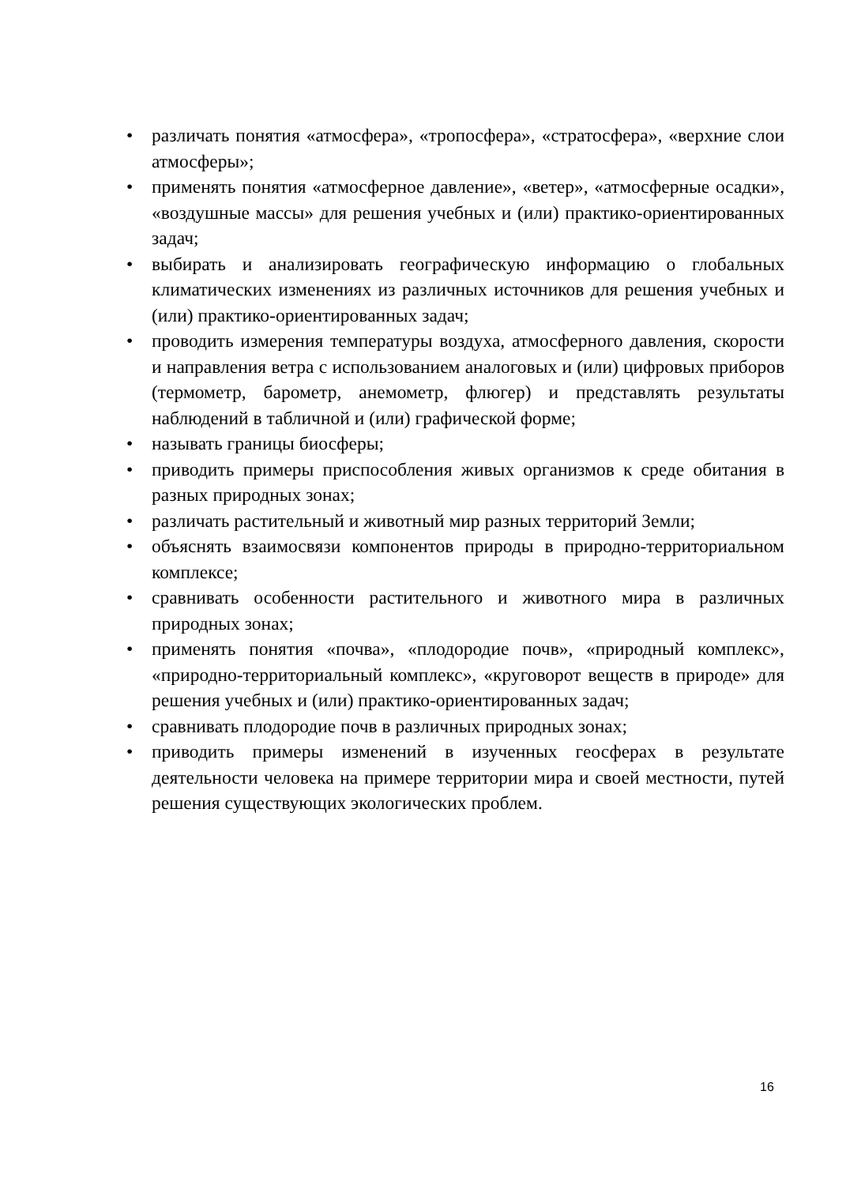• различать понятия «атмосфера», «тропосфера», «стратосфера», «верхние слои атмосферы»;
• применять понятия «атмосферное давление», «ветер», «атмосферные осадки», «воздушные массы» для решения учебных и (или) практико-ориентированных задач;
• выбирать и анализировать географическую информацию о глобальных климатических изменениях из различных источников для решения учебных и (или) практико-ориентированных задач;
• проводить измерения температуры воздуха, атмосферного давления, скорости и направления ветра с использованием аналоговых и (или) цифровых приборов (термометр, барометр, анемометр, флюгер) и представлять результаты наблюдений в табличной и (или) графической форме;
• называть границы биосферы;
• приводить примеры приспособления живых организмов к среде обитания в разных природных зонах;
• различать растительный и животный мир разных территорий Земли;
• объяснять взаимосвязи компонентов природы в природно-территориальном комплексе;
• сравнивать особенности растительного и животного мира в различных природных зонах;
• применять понятия «почва», «плодородие почв», «природный комплекс», «природно-территориальный комплекс», «круговорот веществ в природе» для решения учебных и (или) практико-ориентированных задач;
• сравнивать плодородие почв в различных природных зонах;
• приводить примеры изменений в изученных геосферах в результате деятельности человека на примере территории мира и своей местности, путей решения существующих экологических проблем.
16